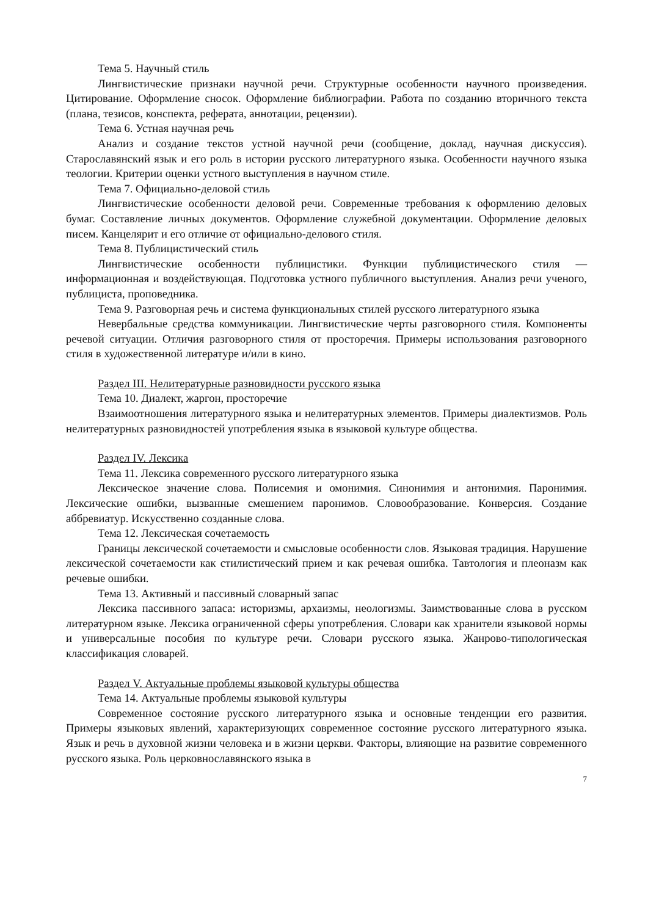Тема 5. Научный стиль
Лингвистические признаки научной речи. Структурные особенности научного произведения. Цитирование. Оформление сносок. Оформление библиографии. Работа по созданию вторичного текста (плана, тезисов, конспекта, реферата, аннотации, рецензии).
Тема 6. Устная научная речь
Анализ и создание текстов устной научной речи (сообщение, доклад, научная дискуссия). Старославянский язык и его роль в истории русского литературного языка. Особенности научного языка теологии. Критерии оценки устного выступления в научном стиле.
Тема 7. Официально-деловой стиль
Лингвистические особенности деловой речи. Современные требования к оформлению деловых бумаг. Составление личных документов. Оформление служебной документации. Оформление деловых писем. Канцелярит и его отличие от официально-делового стиля.
Тема 8. Публицистический стиль
Лингвистические особенности публицистики. Функции публицистического стиля — информационная и воздействующая. Подготовка устного публичного выступления. Анализ речи ученого, публициста, проповедника.
Тема 9. Разговорная речь и система функциональных стилей русского литературного языка
Невербальные средства коммуникации. Лингвистические черты разговорного стиля. Компоненты речевой ситуации. Отличия разговорного стиля от просторечия. Примеры использования разговорного стиля в художественной литературе и/или в кино.
Раздел III. Нелитературные разновидности русского языка
Тема 10. Диалект, жаргон, просторечие
Взаимоотношения литературного языка и нелитературных элементов. Примеры диалектизмов. Роль нелитературных разновидностей употребления языка в языковой культуре общества.
Раздел IV. Лексика
Тема 11. Лексика современного русского литературного языка
Лексическое значение слова. Полисемия и омонимия. Синонимия и антонимия. Паронимия. Лексические ошибки, вызванные смешением паронимов. Словообразование. Конверсия. Создание аббревиатур. Искусственно созданные слова.
Тема 12. Лексическая сочетаемость
Границы лексической сочетаемости и смысловые особенности слов. Языковая традиция. Нарушение лексической сочетаемости как стилистический прием и как речевая ошибка. Тавтология и плеоназм как речевые ошибки.
Тема 13. Активный и пассивный словарный запас
Лексика пассивного запаса: историзмы, архаизмы, неологизмы. Заимствованные слова в русском литературном языке. Лексика ограниченной сферы употребления. Словари как хранители языковой нормы и универсальные пособия по культуре речи. Словари русского языка. Жанрово-типологическая классификация словарей.
Раздел V. Актуальные проблемы языковой культуры общества
Тема 14. Актуальные проблемы языковой культуры
Современное состояние русского литературного языка и основные тенденции его развития. Примеры языковых явлений, характеризующих современное состояние русского литературного языка. Язык и речь в духовной жизни человека и в жизни церкви. Факторы, влияющие на развитие современного русского языка. Роль церковнославянского языка в
7